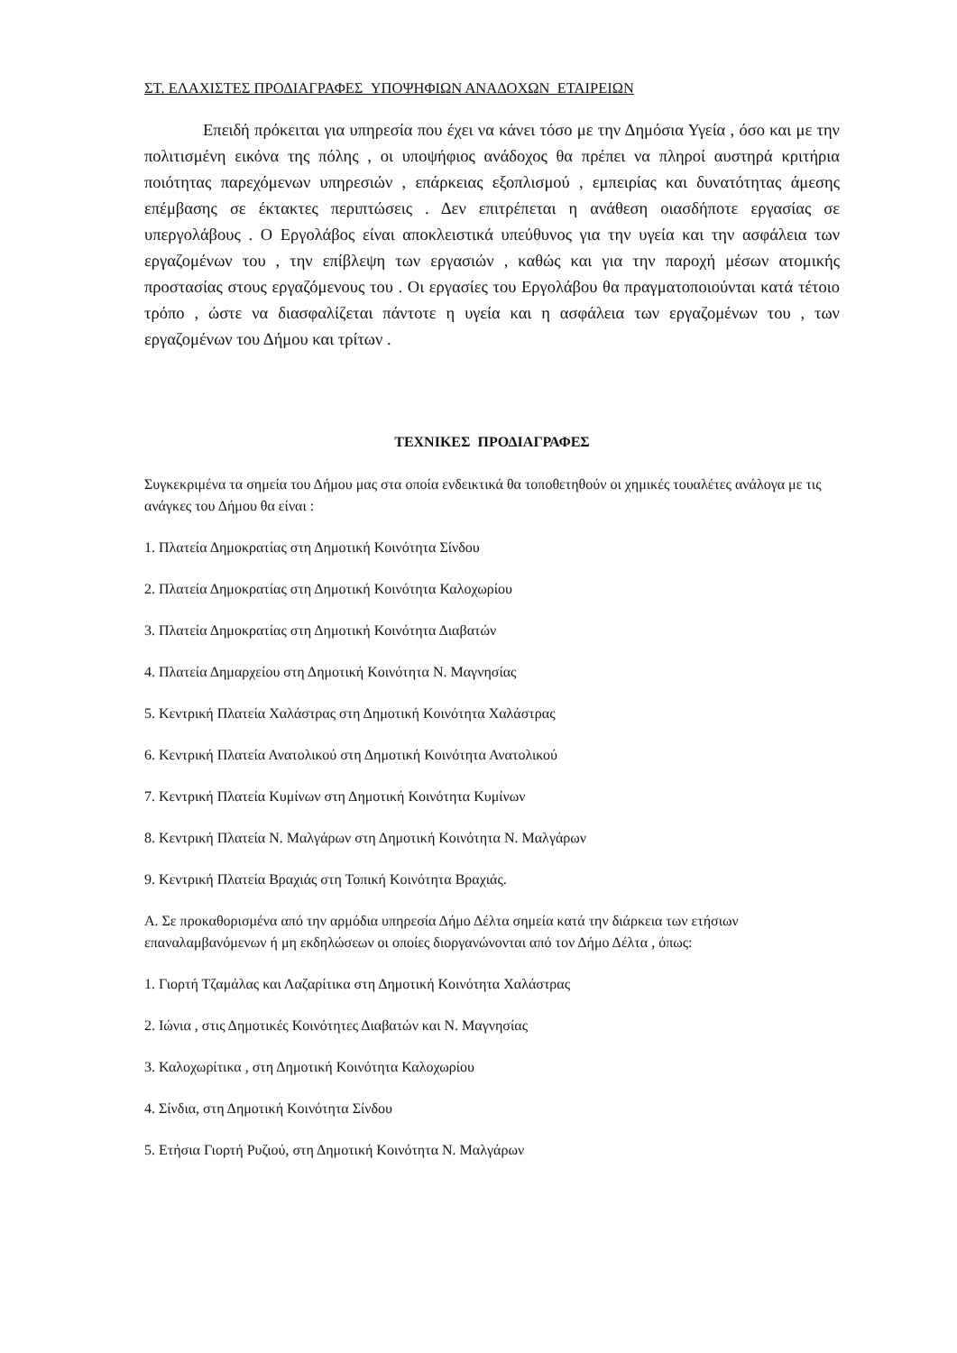ΣΤ. ΕΛΑΧΙΣΤΕΣ ΠΡΟΔΙΑΓΡΑΦΕΣ ΥΠΟΨΗΦΙΩΝ ΑΝΑΔΟΧΩΝ ΕΤΑΙΡΕΙΩΝ
Επειδή πρόκειται για υπηρεσία που έχει να κάνει τόσο με την Δημόσια Υγεία , όσο και με την πολιτισμένη εικόνα της πόλης , οι υποψήφιος ανάδοχος θα πρέπει να πληροί αυστηρά κριτήρια ποιότητας παρεχόμενων υπηρεσιών , επάρκειας εξοπλισμού , εμπειρίας και δυνατότητας άμεσης επέμβασης σε έκτακτες περιπτώσεις . Δεν επιτρέπεται η ανάθεση οιασδήποτε εργασίας σε υπεργολάβους . Ο Εργολάβος είναι αποκλειστικά υπεύθυνος για την υγεία και την ασφάλεια των εργαζομένων του , την επίβλεψη των εργασιών , καθώς και για την παροχή μέσων ατομικής προστασίας στους εργαζόμενους του . Οι εργασίες του Εργολάβου θα πραγματοποιούνται κατά τέτοιο τρόπο , ώστε να διασφαλίζεται πάντοτε η υγεία και η ασφάλεια των εργαζομένων του , των εργαζομένων του Δήμου και τρίτων .
ΤΕΧΝΙΚΕΣ ΠΡΟΔΙΑΓΡΑΦΕΣ
Συγκεκριμένα τα σημεία του Δήμου μας στα οποία ενδεικτικά θα τοποθετηθούν οι χημικές τουαλέτες ανάλογα με τις ανάγκες του Δήμου θα είναι :
1. Πλατεία Δημοκρατίας στη Δημοτική Κοινότητα Σίνδου
2. Πλατεία Δημοκρατίας στη Δημοτική Κοινότητα Καλοχωρίου
3. Πλατεία Δημοκρατίας στη Δημοτική Κοινότητα Διαβατών
4. Πλατεία Δημαρχείου στη Δημοτική Κοινότητα Ν. Μαγνησίας
5. Κεντρική Πλατεία Χαλάστρας στη Δημοτική Κοινότητα Χαλάστρας
6. Κεντρική Πλατεία Ανατολικού στη Δημοτική Κοινότητα Ανατολικού
7. Κεντρική Πλατεία Κυμίνων στη Δημοτική Κοινότητα Κυμίνων
8. Κεντρική Πλατεία Ν. Μαλγάρων στη Δημοτική Κοινότητα Ν. Μαλγάρων
9. Κεντρική Πλατεία Βραχιάς στη Τοπική Κοινότητα Βραχιάς.
Α. Σε προκαθορισμένα από την αρμόδια υπηρεσία Δήμο Δέλτα σημεία κατά την διάρκεια των ετήσιων επαναλαμβανόμενων ή μη εκδηλώσεων οι οποίες διοργανώνονται από τον Δήμο Δέλτα , όπως:
1. Γιορτή Τζαμάλας και Λαζαρίτικα στη Δημοτική Κοινότητα Χαλάστρας
2. Ιώνια , στις Δημοτικές Κοινότητες Διαβατών και Ν. Μαγνησίας
3. Καλοχωρίτικα , στη Δημοτική Κοινότητα Καλοχωρίου
4. Σίνδια, στη Δημοτική Κοινότητα Σίνδου
5. Ετήσια Γιορτή Ρυζιού, στη Δημοτική Κοινότητα Ν. Μαλγάρων